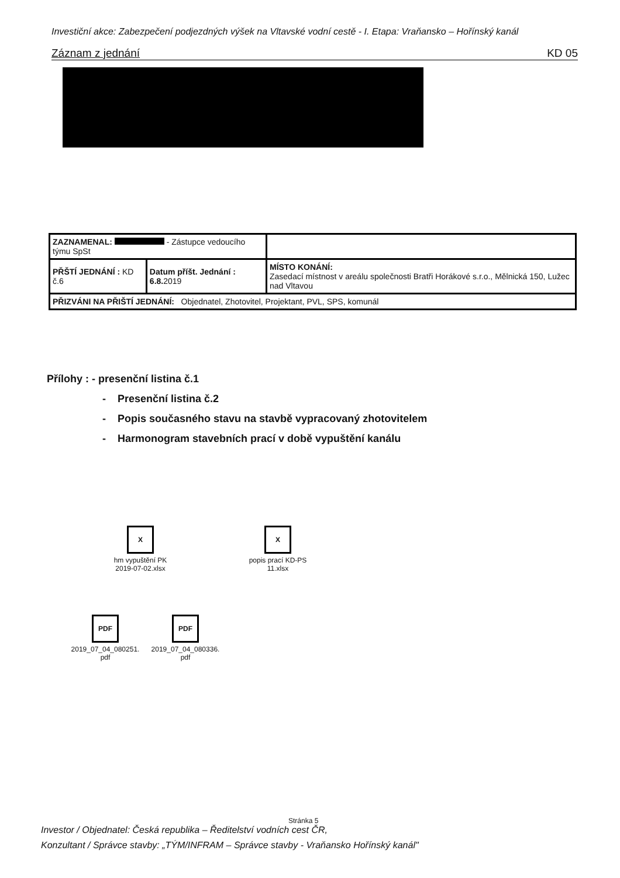Investiční akce: Zabezpečení podjezdných výšek na Vltavské vodní cestě - I. Etapa: Vraňansko – Hořínský kanál
Záznam z jednání KD 05
| ZAZNAMENAL: - Zástupce vedoucího týmu SpSt | | |
| PŘŠTÍ JEDNÁNÍ : KD č.6 | Datum příšt. Jednání : 6.8. 2019 | MÍSTO KONÁNÍ: Zasedací místnost v areálu společnosti Bratři Horákové s.r.o., Mělnická 150, Lužec nad Vltavou |
| PŘIZVÁNI NA PŘIŠTÍ JEDNÁNÍ: Objednatel, Zhotovitel, Projektant, PVL, SPS, komunál | | |
Přílohy : - presenční listina č.1
- Presenční listina č.2
- Popis současného stavu na stavbě vypracovaný zhotovitelem
- Harmonogram stavebních prací v době vypuštění kanálu
X
hm vypuštění PK
2019-07-02.xlsx
X
popis prací KD-PS
11.xlsx
PDF
2019_07_04_080251.
pdf
PDF
2019_07_04_080336.
pdf
Stránka 5
Investor / Objednatel: Česká republika – Ředitelství vodních cest ČR,
Konzultant / Správce stavby: „TÝM/INFRAM – Správce stavby - Vraňansko Hořínský kanál"